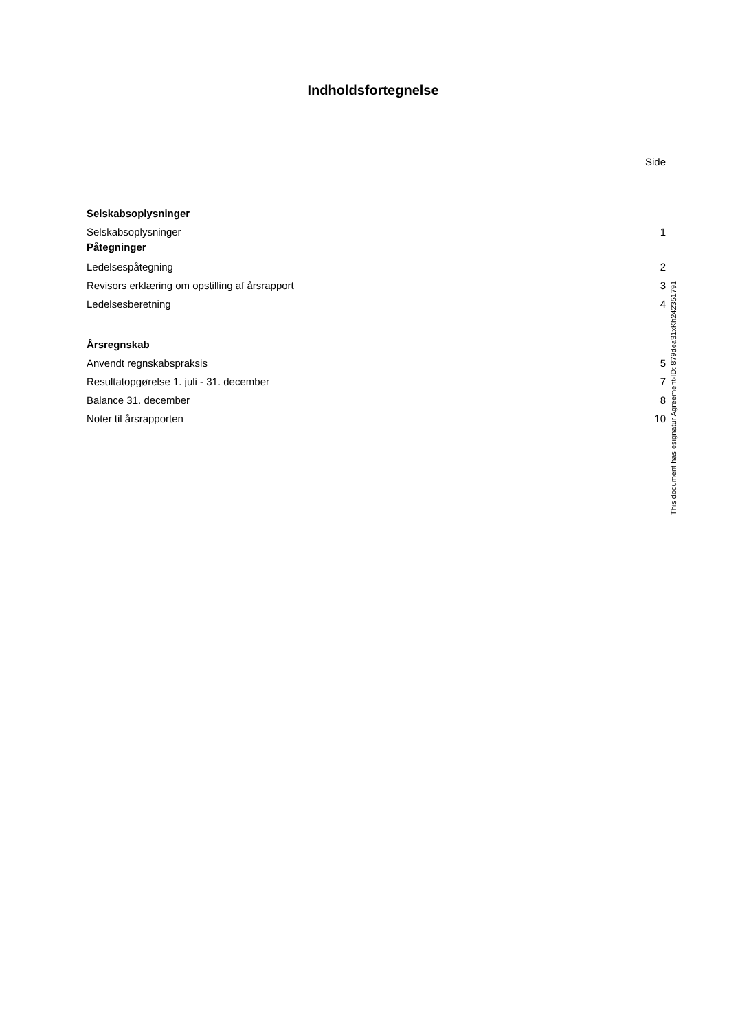Indholdsfortegnelse
Side
Selskabsoplysninger
Selskabsoplysninger 1
Påtegninger
Ledelsespåtegning 2
Revisors erklæring om opstilling af årsrapport 3
Ledelsesberetning 4
Årsregnskab
Anvendt regnskabspraksis 5
Resultatopgørelse 1. juli - 31. december 7
Balance 31. december 8
Noter til årsrapporten 10
This document has esignatur Agreement-ID: 879dea31xKh242351791